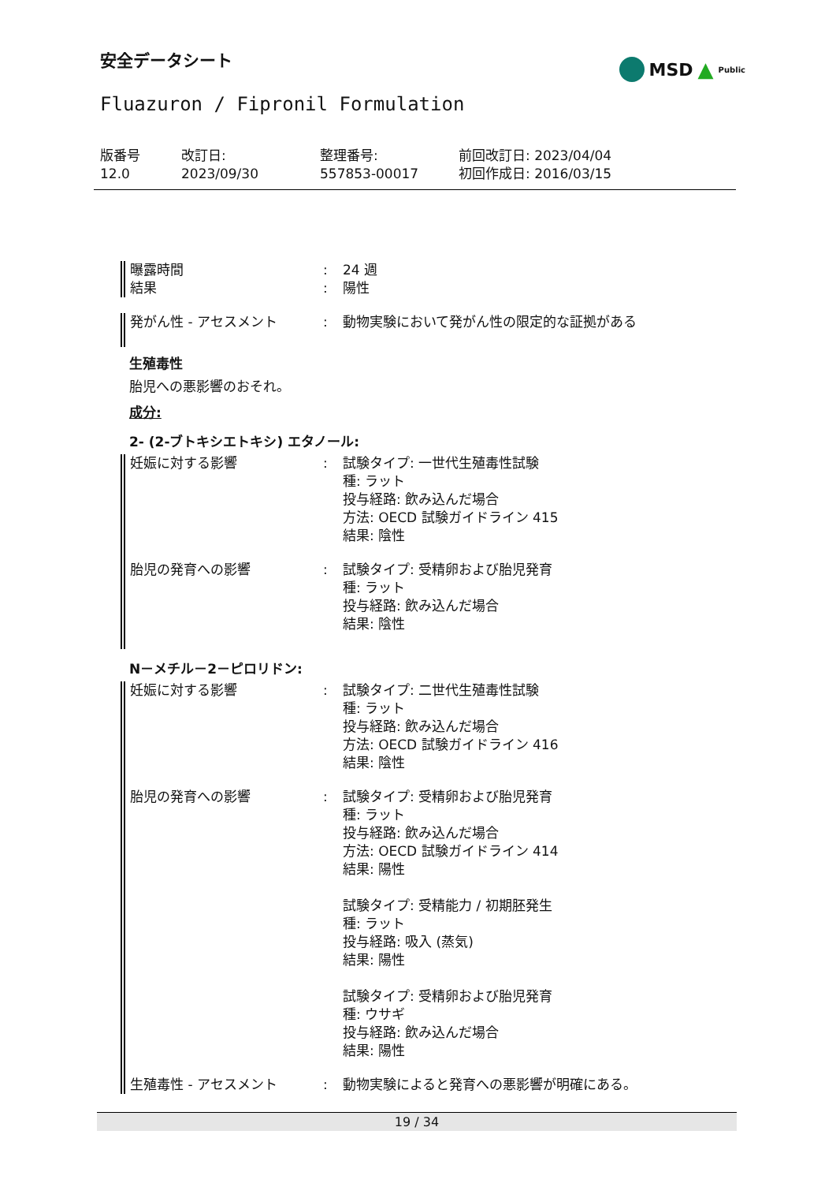安全データシート
MSD ▲ Public
Fluazuron / Fipronil Formulation
版番号
12.0
改訂日:
2023/09/30
整理番号:
557853-00017
前回改訂日: 2023/04/04
初回作成日: 2016/03/15
曝露時間 : 24 週
結果 : 陽性
発がん性 - アセスメント : 動物実験において発がん性の限定的な証拠がある
生殖毒性
胎児への悪影響のおそれ。
成分:
2- (2-ブトキシエトキシ) エタノール:
妊娠に対する影響 : 試験タイプ: 一世代生殖毒性試験
種: ラット
投与経路: 飲み込んだ場合
方法: OECD 試験ガイドライン 415
結果: 陰性
胎児の発育への影響 : 試験タイプ: 受精卵および胎児発育
種: ラット
投与経路: 飲み込んだ場合
結果: 陰性
N－メチル－2－ピロリドン:
妊娠に対する影響 : 試験タイプ: 二世代生殖毒性試験
種: ラット
投与経路: 飲み込んだ場合
方法: OECD 試験ガイドライン 416
結果: 陰性
胎児の発育への影響 : 試験タイプ: 受精卵および胎児発育
種: ラット
投与経路: 飲み込んだ場合
方法: OECD 試験ガイドライン 414
結果: 陽性
試験タイプ: 受精能力 / 初期胚発生
種: ラット
投与経路: 吸入 (蒸気)
結果: 陽性
試験タイプ: 受精卵および胎児発育
種: ウサギ
投与経路: 飲み込んだ場合
結果: 陽性
生殖毒性 - アセスメント : 動物実験によると発育への悪影響が明確にある。
19 / 34